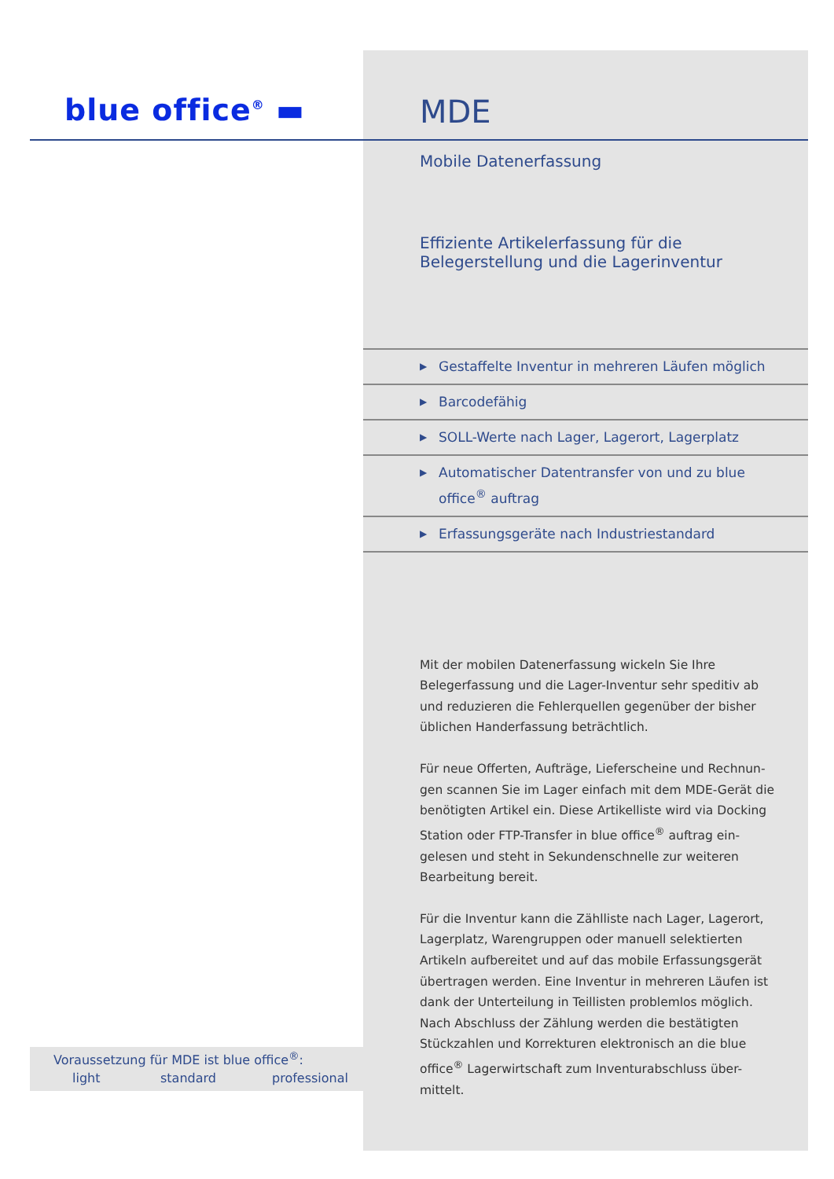blue office<sup>®</sup> ▬
MDE
Mobile Datenerfassung
Effiziente Artikelerfassung für die
Belegerstellung und die Lagerinventur
▶ Gestaffelte Inventur in mehreren Läufen möglich
▶ Barcodefähig
▶ SOLL-Werte nach Lager, Lagerort, Lagerplatz
▶ Automatischer Datentransfer von und zu blue office<sup>®</sup> auftrag
▶ Erfassungsgeräte nach Industriestandard
Mit der mobilen Datenerfassung wickeln Sie Ihre Belegerfassung und die Lager-Inventur sehr speditiv ab und reduzieren die Fehlerquellen gegenüber der bisher üblichen Handerfassung beträchtlich.
Für neue Offerten, Aufträge, Lieferscheine und Rechnun-gen scannen Sie im Lager einfach mit dem MDE-Gerät die benötigten Artikel ein. Diese Artikelliste wird via Docking Station oder FTP-Transfer in blue office<sup>®</sup> auftrag ein-gelesen und steht in Sekundenschnelle zur weiteren Bearbeitung bereit.
Für die Inventur kann die Zählliste nach Lager, Lagerort, Lagerplatz, Warengruppen oder manuell selektierten Artikeln aufbereitet und auf das mobile Erfassungsgerät übertragen werden. Eine Inventur in mehreren Läufen ist dank der Unterteilung in Teillisten problemlos möglich. Nach Abschluss der Zählung werden die bestätigten Stückzahlen und Korrekturen elektronisch an die blue office<sup>®</sup> Lagerwirtschaft zum Inventurabschluss über-mittelt.
Voraussetzung für MDE ist blue office<sup>®</sup>:
light standard professional